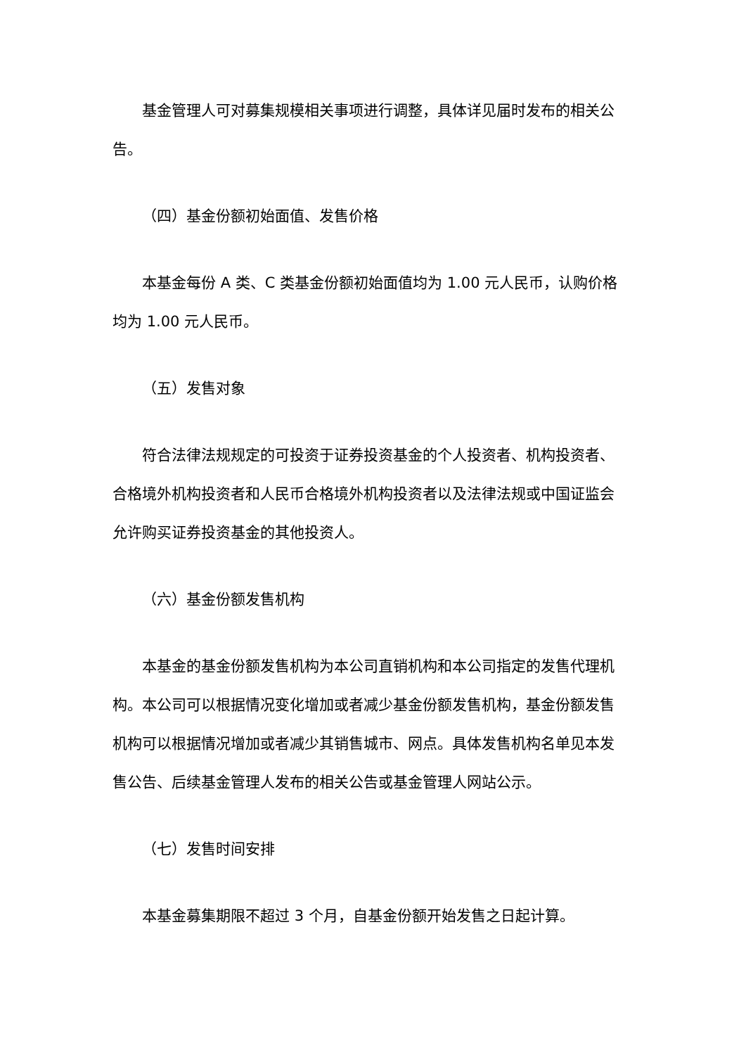基金管理人可对募集规模相关事项进行调整，具体详见届时发布的相关公告。
（四）基金份额初始面值、发售价格
本基金每份 A 类、C 类基金份额初始面值均为 1.00 元人民币，认购价格均为 1.00 元人民币。
（五）发售对象
符合法律法规规定的可投资于证券投资基金的个人投资者、机构投资者、合格境外机构投资者和人民币合格境外机构投资者以及法律法规或中国证监会允许购买证券投资基金的其他投资人。
（六）基金份额发售机构
本基金的基金份额发售机构为本公司直销机构和本公司指定的发售代理机构。本公司可以根据情况变化增加或者减少基金份额发售机构，基金份额发售机构可以根据情况增加或者减少其销售城市、网点。具体发售机构名单见本发售公告、后续基金管理人发布的相关公告或基金管理人网站公示。
（七）发售时间安排
本基金募集期限不超过 3 个月，自基金份额开始发售之日起计算。